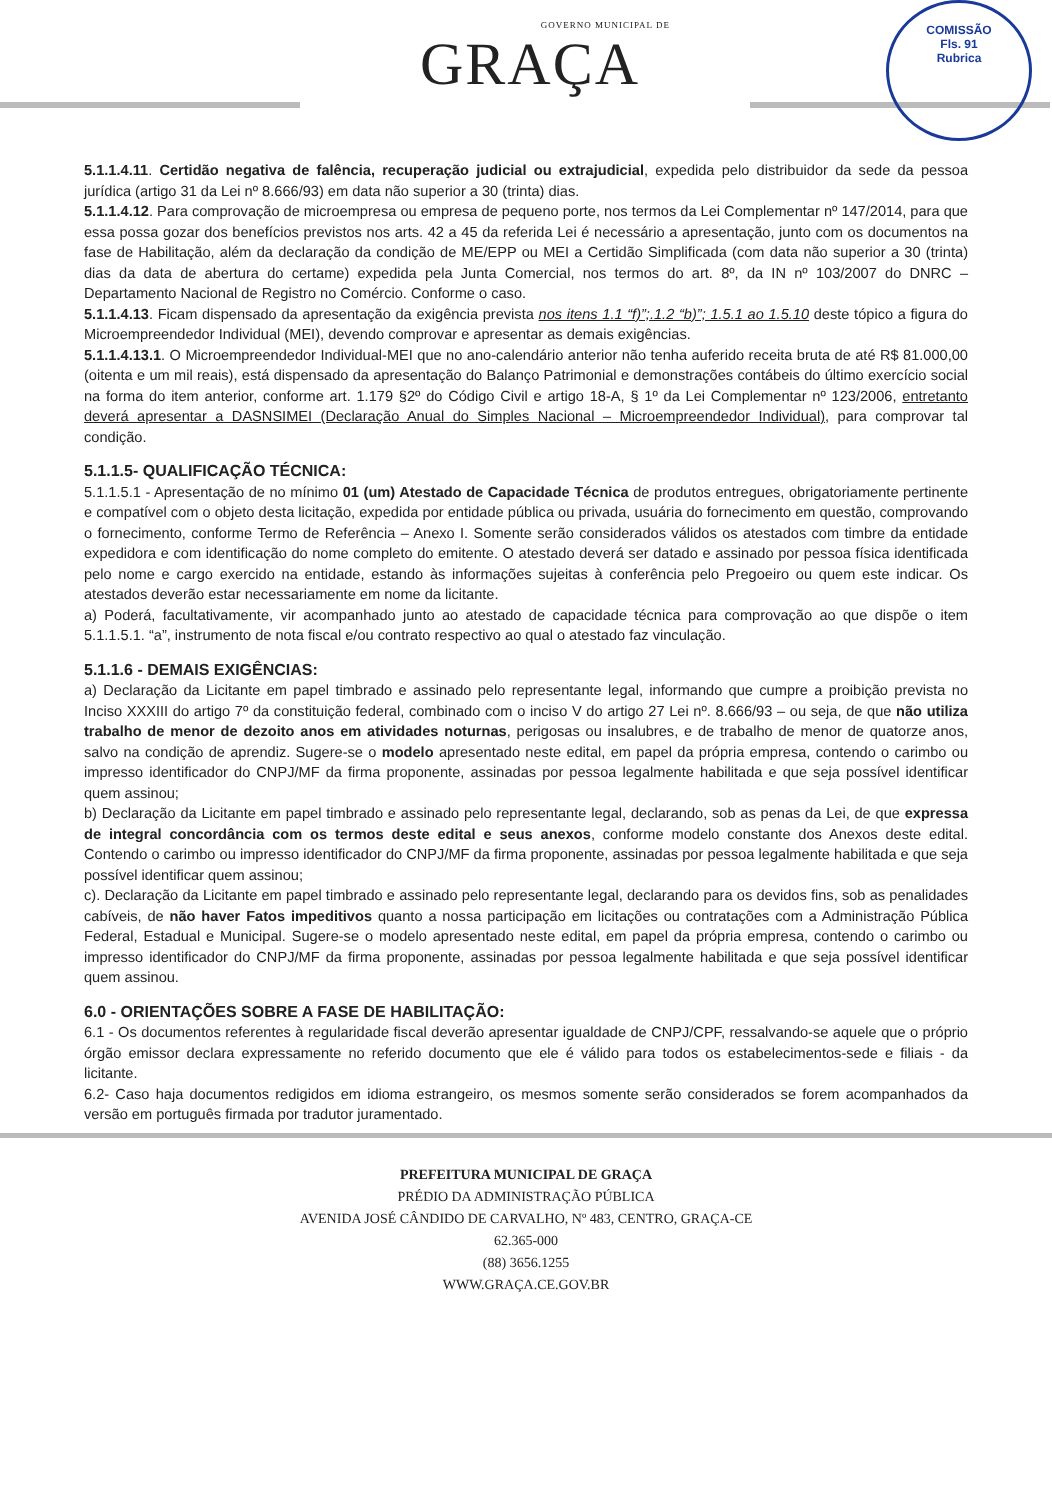GOVERNO MUNICIPAL DE
GRAÇA
COMISSÃO
Fls. 91
Rubrica
5.1.1.4.11. Certidão negativa de falência, recuperação judicial ou extrajudicial, expedida pelo distribuidor da sede da pessoa jurídica (artigo 31 da Lei nº 8.666/93) em data não superior a 30 (trinta) dias.
5.1.1.4.12. Para comprovação de microempresa ou empresa de pequeno porte, nos termos da Lei Complementar nº 147/2014, para que essa possa gozar dos benefícios previstos nos arts. 42 a 45 da referida Lei é necessário a apresentação, junto com os documentos na fase de Habilitação, além da declaração da condição de ME/EPP ou MEI a Certidão Simplificada (com data não superior a 30 (trinta) dias da data de abertura do certame) expedida pela Junta Comercial, nos termos do art. 8º, da IN nº 103/2007 do DNRC – Departamento Nacional de Registro no Comércio. Conforme o caso.
5.1.1.4.13. Ficam dispensado da apresentação da exigência prevista nos itens 1.1 “f)”;.1.2 “b)”; 1.5.1 ao 1.5.10 deste tópico a figura do Microempreendedor Individual (MEI), devendo comprovar e apresentar as demais exigências.
5.1.1.4.13.1. O Microempreendedor Individual-MEI que no ano-calendário anterior não tenha auferido receita bruta de até R$ 81.000,00 (oitenta e um mil reais), está dispensado da apresentação do Balanço Patrimonial e demonstrações contábeis do último exercício social na forma do item anterior, conforme art. 1.179 §2º do Código Civil e artigo 18-A, § 1º da Lei Complementar nº 123/2006, entretanto deverá apresentar a DASNSIMEI (Declaração Anual do Simples Nacional – Microempreendedor Individual), para comprovar tal condição.
5.1.1.5- QUALIFICAÇÃO TÉCNICA:
5.1.1.5.1 - Apresentação de no mínimo 01 (um) Atestado de Capacidade Técnica de produtos entregues, obrigatoriamente pertinente e compatível com o objeto desta licitação, expedida por entidade pública ou privada, usuária do fornecimento em questão, comprovando o fornecimento, conforme Termo de Referência – Anexo I. Somente serão considerados válidos os atestados com timbre da entidade expedidora e com identificação do nome completo do emitente. O atestado deverá ser datado e assinado por pessoa física identificada pelo nome e cargo exercido na entidade, estando às informações sujeitas à conferência pelo Pregoeiro ou quem este indicar. Os atestados deverão estar necessariamente em nome da licitante.
a) Poderá, facultativamente, vir acompanhado junto ao atestado de capacidade técnica para comprovação ao que dispõe o item 5.1.1.5.1. “a”, instrumento de nota fiscal e/ou contrato respectivo ao qual o atestado faz vinculação.
5.1.1.6 - DEMAIS EXIGÊNCIAS:
a) Declaração da Licitante em papel timbrado e assinado pelo representante legal, informando que cumpre a proibição prevista no Inciso XXXIII do artigo 7º da constituição federal, combinado com o inciso V do artigo 27 Lei nº. 8.666/93 – ou seja, de que não utiliza trabalho de menor de dezoito anos em atividades noturnas, perigosas ou insalubres, e de trabalho de menor de quatorze anos, salvo na condição de aprendiz. Sugere-se o modelo apresentado neste edital, em papel da própria empresa, contendo o carimbo ou impresso identificador do CNPJ/MF da firma proponente, assinadas por pessoa legalmente habilitada e que seja possível identificar quem assinou;
b) Declaração da Licitante em papel timbrado e assinado pelo representante legal, declarando, sob as penas da Lei, de que expressa de integral concordância com os termos deste edital e seus anexos, conforme modelo constante dos Anexos deste edital. Contendo o carimbo ou impresso identificador do CNPJ/MF da firma proponente, assinadas por pessoa legalmente habilitada e que seja possível identificar quem assinou;
c). Declaração da Licitante em papel timbrado e assinado pelo representante legal, declarando para os devidos fins, sob as penalidades cabíveis, de não haver Fatos impeditivos quanto a nossa participação em licitações ou contratações com a Administração Pública Federal, Estadual e Municipal. Sugere-se o modelo apresentado neste edital, em papel da própria empresa, contendo o carimbo ou impresso identificador do CNPJ/MF da firma proponente, assinadas por pessoa legalmente habilitada e que seja possível identificar quem assinou.
6.0 - ORIENTAÇÕES SOBRE A FASE DE HABILITAÇÃO:
6.1 - Os documentos referentes à regularidade fiscal deverão apresentar igualdade de CNPJ/CPF, ressalvando-se aquele que o próprio órgão emissor declara expressamente no referido documento que ele é válido para todos os estabelecimentos-sede e filiais - da licitante.
6.2- Caso haja documentos redigidos em idioma estrangeiro, os mesmos somente serão considerados se forem acompanhados da versão em português firmada por tradutor juramentado.
PREFEITURA MUNICIPAL DE GRAÇA
PRÉDIO DA ADMINISTRAÇÃO PÚBLICA
AVENIDA JOSÉ CÂNDIDO DE CARVALHO, Nº 483, CENTRO, GRAÇA-CE
62.365-000
(88) 3656.1255
WWW.GRAÇA.CE.GOV.BR